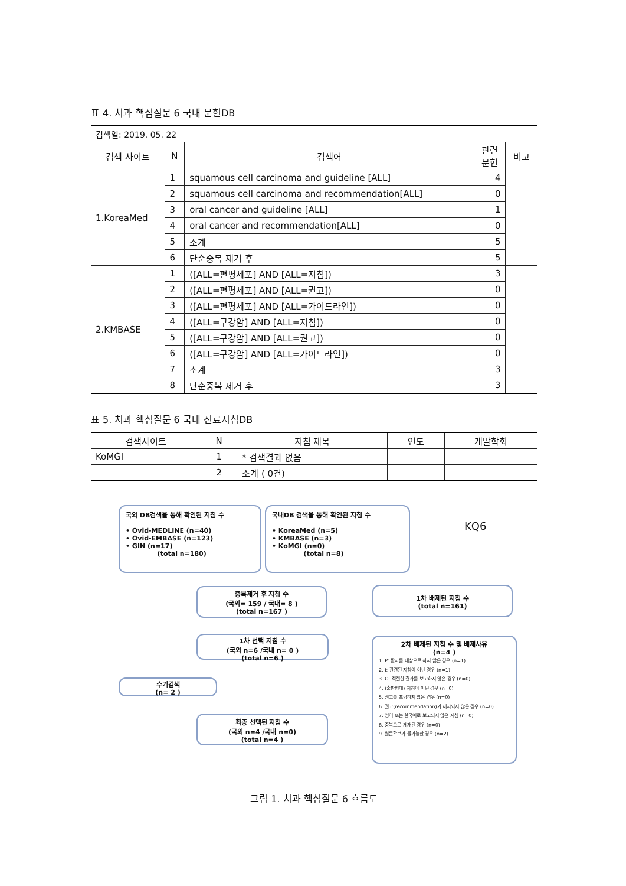표 4. 치과 핵심질문 6 국내 문헌DB
| 검색일: 2019. 05. 22 | | | | |
| 검색 사이트 | N | 검색어 | 관련 문헌 | 비고 |
| 1.KoreaMed | 1 | squamous cell carcinoma and guideline [ALL] | 4 | |
| | 2 | squamous cell carcinoma and recommendation[ALL] | 0 | |
| | 3 | oral cancer and guideline [ALL] | 1 | |
| | 4 | oral cancer and recommendation[ALL] | 0 | |
| | 5 | 소계 | 5 | |
| | 6 | 단순중복 제거 후 | 5 | |
| 2.KMBASE | 1 | ([ALL=편평세포] AND [ALL=지침]) | 3 | |
| | 2 | ([ALL=편평세포] AND [ALL=권고]) | 0 | |
| | 3 | ([ALL=편평세포] AND [ALL=가이드라인]) | 0 | |
| | 4 | ([ALL=구강암] AND [ALL=지침]) | 0 | |
| | 5 | ([ALL=구강암] AND [ALL=권고]) | 0 | |
| | 6 | ([ALL=구강암] AND [ALL=가이드라인]) | 0 | |
| | 7 | 소계 | 3 | |
| | 8 | 단순중복 제거 후 | 3 | |
표 5. 치과 핵심질문 6 국내 진료지침DB
| 검색사이트 | N | 지침 제목 | 연도 | 개발학회 |
| --- | --- | --- | --- | --- |
| KoMGI | 1 | * 검색결과 없음 | | |
| | 2 | 소계 ( 0건) | | |
국외 DB검색을 통해 확인된 지침 수
• Ovid-MEDLINE (n=40)
• Ovid-EMBASE (n=123)
• GIN (n=17)
(total n=180)
국내DB 검색을 통해 확인된 지침 수
• KoreaMed (n=5)
• KMBASE (n=3)
• KoMGI (n=0)
(total n=8)
KQ6
중복제거 후 지침 수
(국외= 159 / 국내= 8 )
(total n=167 )
1차 배제된 지침 수
(total n=161)
1차 선택 지침 수
(국외 n=6 /국내 n= 0 )
(total n=6 )
2차 배제된 지침 수 및 배제사유
(n=4 )
1. P: 환자를 대상으로 하지 않은 경우 (n=1)
2. I: 관련된 지침이 아닌 경우 (n=1)
3. O: 적절한 결과를 보고하지 않은 경우 (n=0)
4. (출판형태) 지침이 아닌 경우 (n=0)
5. 권고를 포함하지 않은 경우 (n=0)
6. 권고(recommendation)가 제시되지 않은 경우 (n=0)
7. 영어 또는 한국어로 보고되지 않은 지침 (n=0)
8. 중복으로 게재된 경우 (n=0)
9. 원문확보가 불가능한 경우 (n=2)
수기검색
(n= 2 )
최종 선택된 지침 수
(국외 n=4 /국내 n=0)
(total n=4 )
그림 1. 치과 핵심질문 6 흐름도